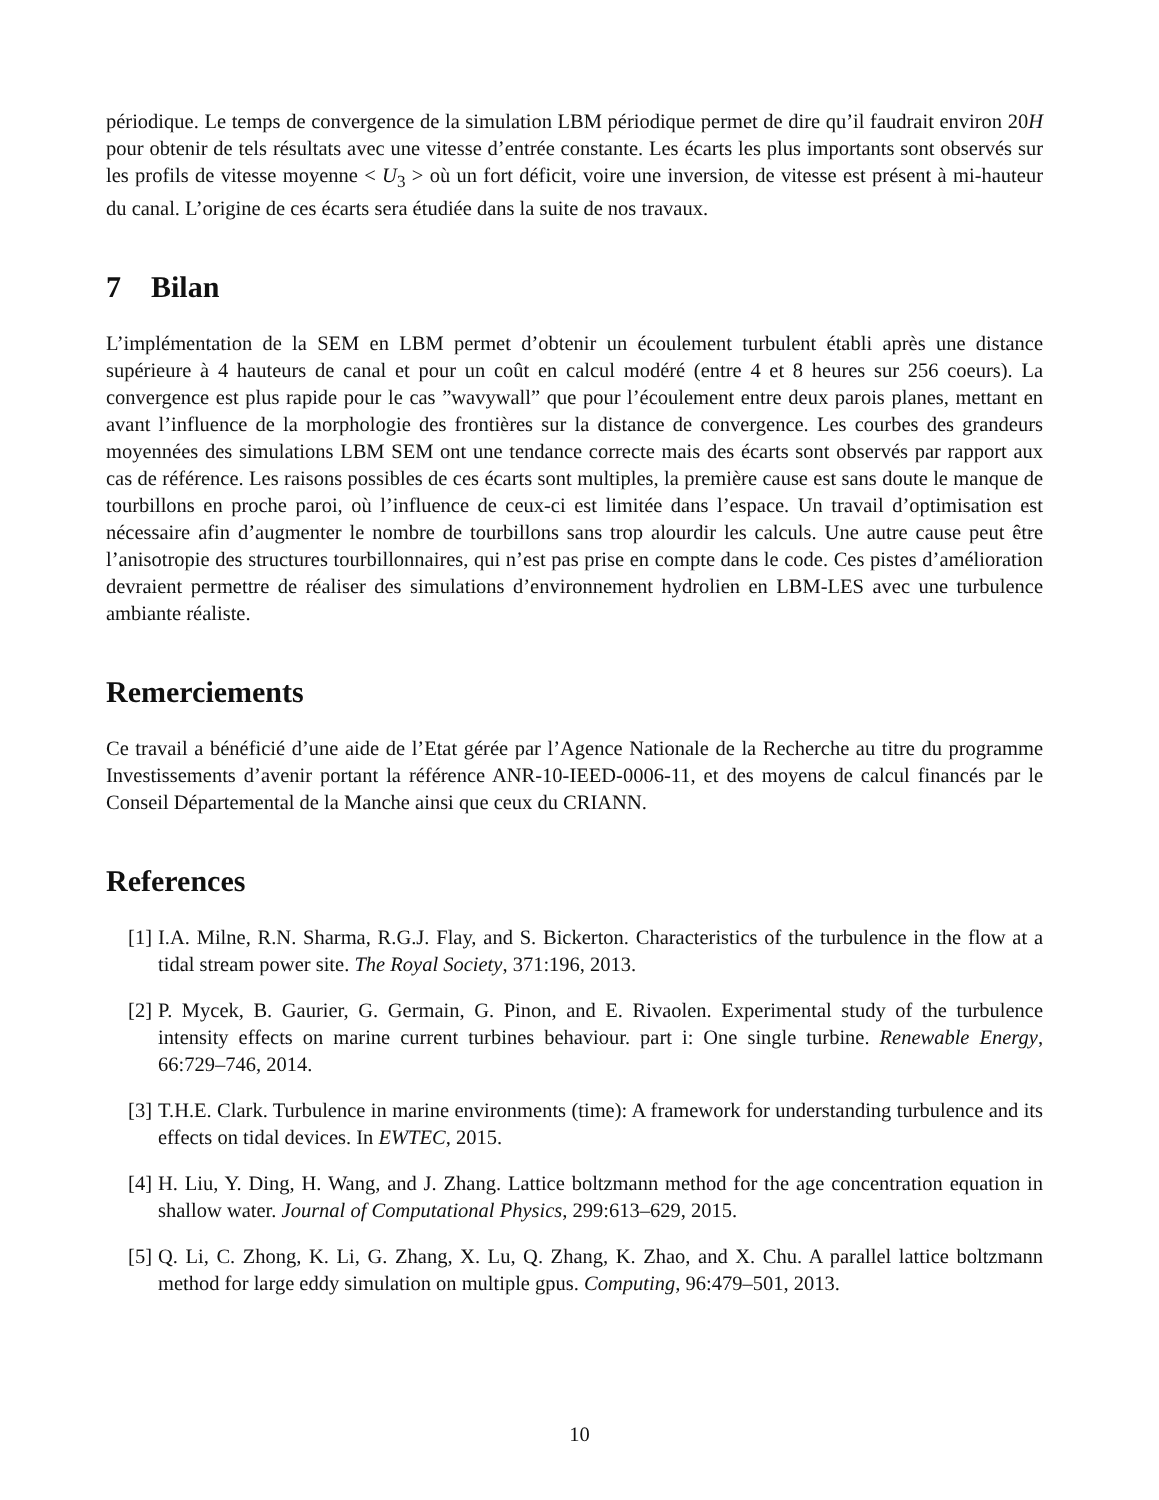périodique. Le temps de convergence de la simulation LBM périodique permet de dire qu’il faudrait environ 20H pour obtenir de tels résultats avec une vitesse d’entrée constante. Les écarts les plus importants sont observés sur les profils de vitesse moyenne < U<sub>3</sub> > où un fort déficit, voire une inversion, de vitesse est présent à mi-hauteur du canal. L’origine de ces écarts sera étudiée dans la suite de nos travaux.
7 Bilan
L’implémentation de la SEM en LBM permet d’obtenir un écoulement turbulent établi après une distance supérieure à 4 hauteurs de canal et pour un coût en calcul modéré (entre 4 et 8 heures sur 256 coeurs). La convergence est plus rapide pour le cas ”wavywall” que pour l’écoulement entre deux parois planes, mettant en avant l’influence de la morphologie des frontières sur la distance de convergence. Les courbes des grandeurs moyennées des simulations LBM SEM ont une tendance correcte mais des écarts sont observés par rapport aux cas de référence. Les raisons possibles de ces écarts sont multiples, la première cause est sans doute le manque de tourbillons en proche paroi, où l’influence de ceux-ci est limitée dans l’espace. Un travail d’optimisation est nécessaire afin d’augmenter le nombre de tourbillons sans trop alourdir les calculs. Une autre cause peut être l’anisotropie des structures tourbillonnaires, qui n’est pas prise en compte dans le code. Ces pistes d’amélioration devraient permettre de réaliser des simulations d’environnement hydrolien en LBM-LES avec une turbulence ambiante réaliste.
Remerciements
Ce travail a bénéficié d’une aide de l’Etat gérée par l’Agence Nationale de la Recherche au titre du programme Investissements d’avenir portant la référence ANR-10-IEED-0006-11, et des moyens de calcul financés par le Conseil Départemental de la Manche ainsi que ceux du CRIANN.
References
[1] I.A. Milne, R.N. Sharma, R.G.J. Flay, and S. Bickerton. Characteristics of the turbulence in the flow at a tidal stream power site. The Royal Society, 371:196, 2013.
[2] P. Mycek, B. Gaurier, G. Germain, G. Pinon, and E. Rivaolen. Experimental study of the turbulence intensity effects on marine current turbines behaviour. part i: One single turbine. Renewable Energy, 66:729–746, 2014.
[3] T.H.E. Clark. Turbulence in marine environments (time): A framework for understanding turbulence and its effects on tidal devices. In EWTEC, 2015.
[4] H. Liu, Y. Ding, H. Wang, and J. Zhang. Lattice boltzmann method for the age concentration equation in shallow water. Journal of Computational Physics, 299:613–629, 2015.
[5] Q. Li, C. Zhong, K. Li, G. Zhang, X. Lu, Q. Zhang, K. Zhao, and X. Chu. A parallel lattice boltzmann method for large eddy simulation on multiple gpus. Computing, 96:479–501, 2013.
10